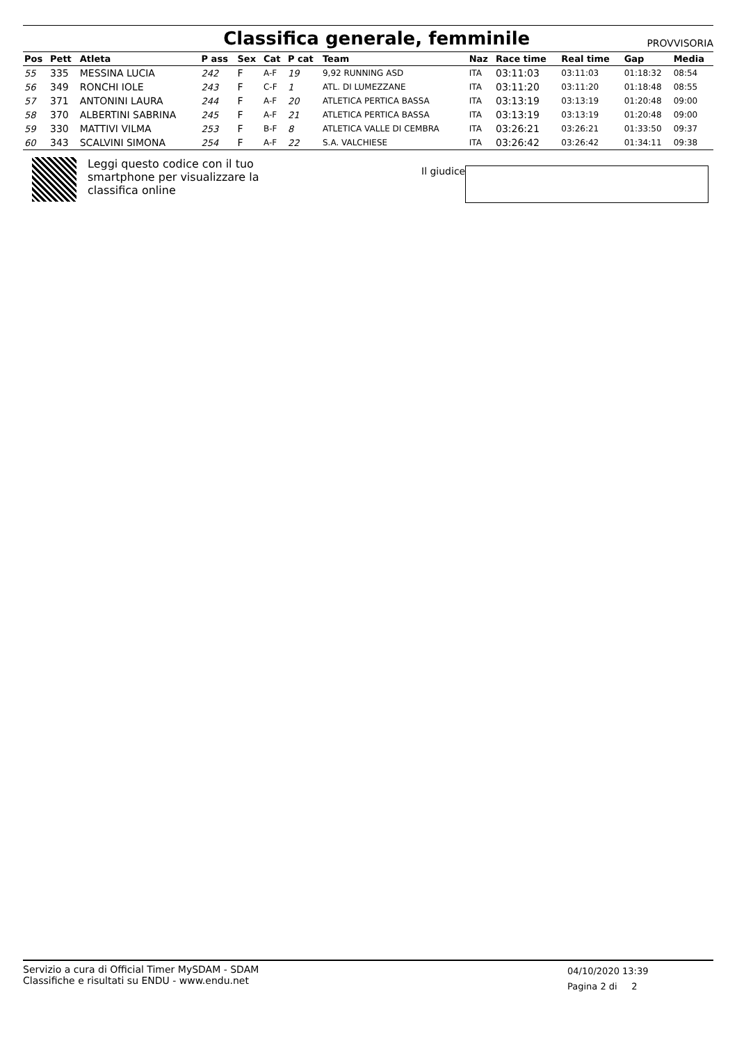Classifica generale, femminile
PROVVISORIA
| Pos | Pett | Atleta | P ass | Sex | Cat | P cat | Team | Naz | Race time | Real time | Gap | Media |
| --- | --- | --- | --- | --- | --- | --- | --- | --- | --- | --- | --- | --- |
| 55 | 335 | MESSINA LUCIA | 242 | F | A-F | 19 | 9,92 RUNNING ASD | ITA | 03:11:03 | 03:11:03 | 01:18:32 | 08:54 |
| 56 | 349 | RONCHI IOLE | 243 | F | C-F | 1 | ATL. DI LUMEZZANE | ITA | 03:11:20 | 03:11:20 | 01:18:48 | 08:55 |
| 57 | 371 | ANTONINI LAURA | 244 | F | A-F | 20 | ATLETICA PERTICA BASSA | ITA | 03:13:19 | 03:13:19 | 01:20:48 | 09:00 |
| 58 | 370 | ALBERTINI SABRINA | 245 | F | A-F | 21 | ATLETICA PERTICA BASSA | ITA | 03:13:19 | 03:13:19 | 01:20:48 | 09:00 |
| 59 | 330 | MATTIVI VILMA | 253 | F | B-F | 8 | ATLETICA VALLE DI CEMBRA | ITA | 03:26:21 | 03:26:21 | 01:33:50 | 09:37 |
| 60 | 343 | SCALVINI SIMONA | 254 | F | A-F | 22 | S.A. VALCHIESE | ITA | 03:26:42 | 03:26:42 | 01:34:11 | 09:38 |
Leggi questo codice con il tuo smartphone per visualizzare la classifica online
Il giudice
Servizio a cura di Official Timer MySDAM - SDAM
Classifiche e risultati su ENDU - www.endu.net
04/10/2020 13:39
Pagina 2 di 2